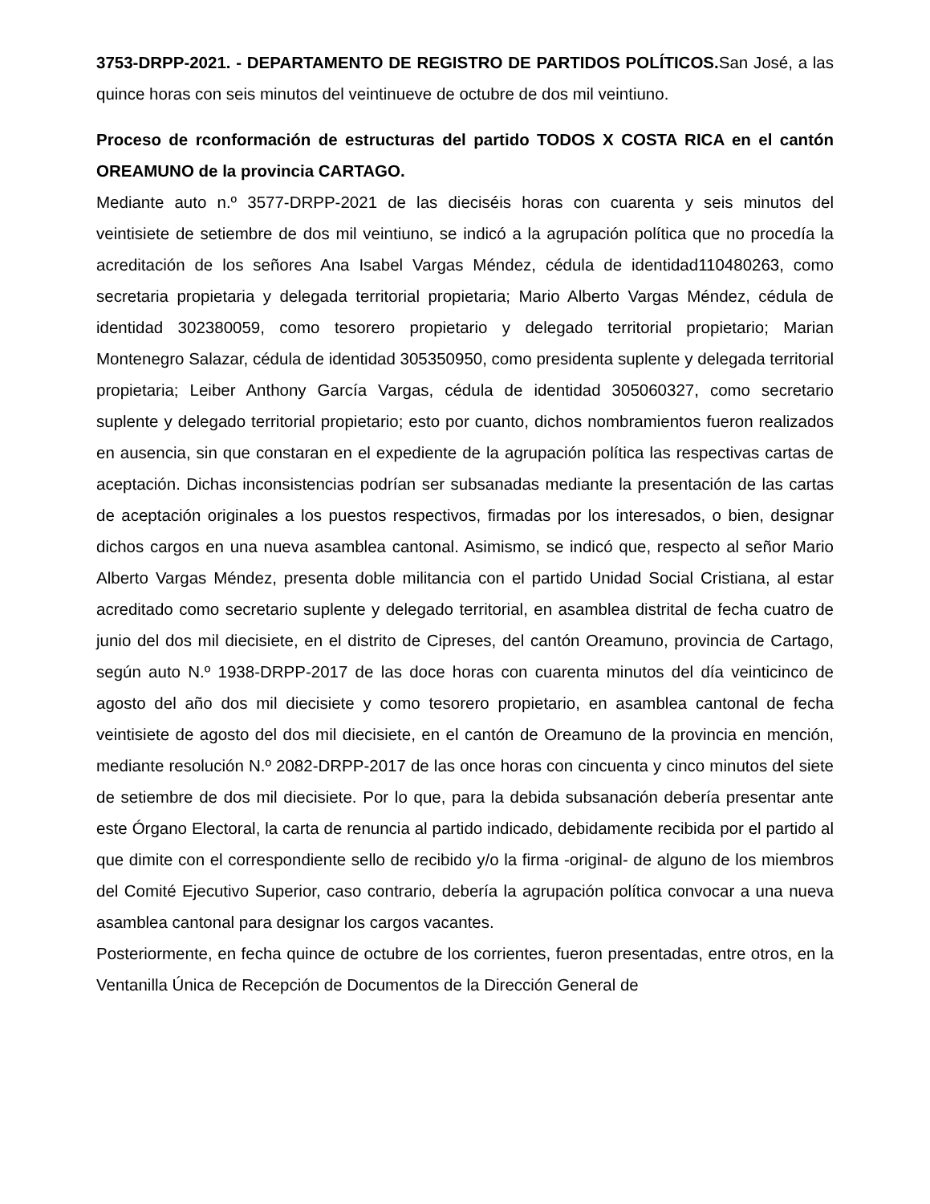3753-DRPP-2021. - DEPARTAMENTO DE REGISTRO DE PARTIDOS POLÍTICOS. San José, a las quince horas con seis minutos del veintinueve de octubre de dos mil veintiuno.
Proceso de rconformación de estructuras del partido TODOS X COSTA RICA en el cantón OREAMUNO de la provincia CARTAGO.
Mediante auto n.º 3577-DRPP-2021 de las dieciséis horas con cuarenta y seis minutos del veintisiete de setiembre de dos mil veintiuno, se indicó a la agrupación política que no procedía la acreditación de los señores Ana Isabel Vargas Méndez, cédula de identidad110480263, como secretaria propietaria y delegada territorial propietaria; Mario Alberto Vargas Méndez, cédula de identidad 302380059, como tesorero propietario y delegado territorial propietario; Marian Montenegro Salazar, cédula de identidad 305350950, como presidenta suplente y delegada territorial propietaria; Leiber Anthony García Vargas, cédula de identidad 305060327, como secretario suplente y delegado territorial propietario; esto por cuanto, dichos nombramientos fueron realizados en ausencia, sin que constaran en el expediente de la agrupación política las respectivas cartas de aceptación. Dichas inconsistencias podrían ser subsanadas mediante la presentación de las cartas de aceptación originales a los puestos respectivos, firmadas por los interesados, o bien, designar dichos cargos en una nueva asamblea cantonal. Asimismo, se indicó que, respecto al señor Mario Alberto Vargas Méndez, presenta doble militancia con el partido Unidad Social Cristiana, al estar acreditado como secretario suplente y delegado territorial, en asamblea distrital de fecha cuatro de junio del dos mil diecisiete, en el distrito de Cipreses, del cantón Oreamuno, provincia de Cartago, según auto N.º 1938-DRPP-2017 de las doce horas con cuarenta minutos del día veinticinco de agosto del año dos mil diecisiete y como tesorero propietario, en asamblea cantonal de fecha veintisiete de agosto del dos mil diecisiete, en el cantón de Oreamuno de la provincia en mención, mediante resolución N.º 2082-DRPP-2017 de las once horas con cincuenta y cinco minutos del siete de setiembre de dos mil diecisiete. Por lo que, para la debida subsanación debería presentar ante este Órgano Electoral, la carta de renuncia al partido indicado, debidamente recibida por el partido al que dimite con el correspondiente sello de recibido y/o la firma -original- de alguno de los miembros del Comité Ejecutivo Superior, caso contrario, debería la agrupación política convocar a una nueva asamblea cantonal para designar los cargos vacantes.
Posteriormente, en fecha quince de octubre de los corrientes, fueron presentadas, entre otros, en la Ventanilla Única de Recepción de Documentos de la Dirección General de